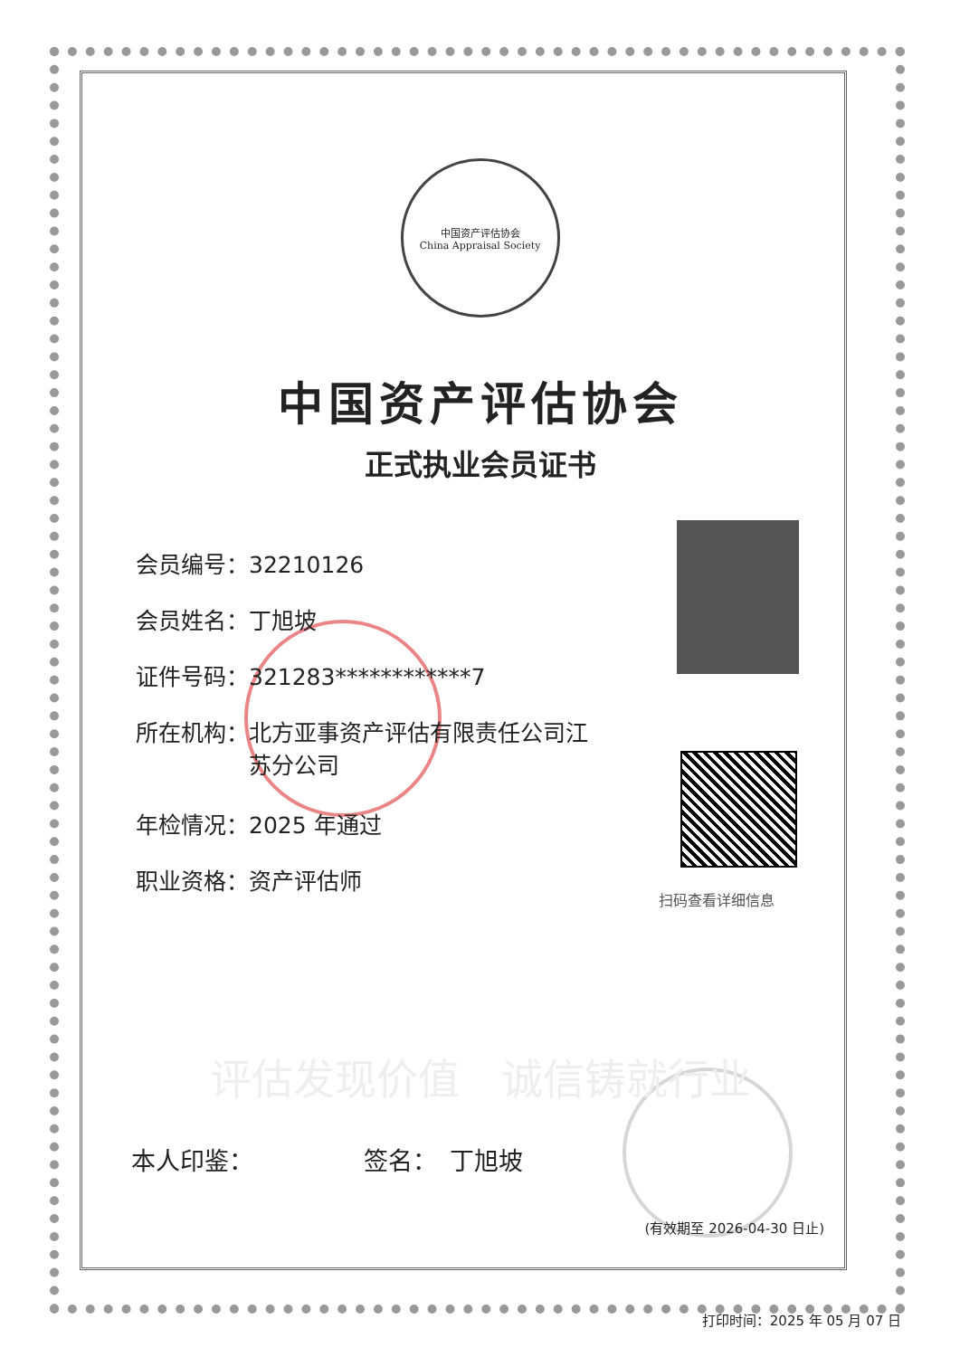中国资产评估协会
China Appraisal Society
中国资产评估协会
正式执业会员证书
会员编号：32210126
会员姓名：丁旭坡
证件号码：321283************7
所在机构：北方亚事资产评估有限责任公司江
　　　　　苏分公司
年检情况：2025 年通过
职业资格：资产评估师
评估发现价值　诚信铸就行业
本人印鉴：　　　　　签名：　丁旭坡
(有效期至 2026-04-30 日止)
扫码查看详细信息
打印时间：2025 年 05 月 07 日